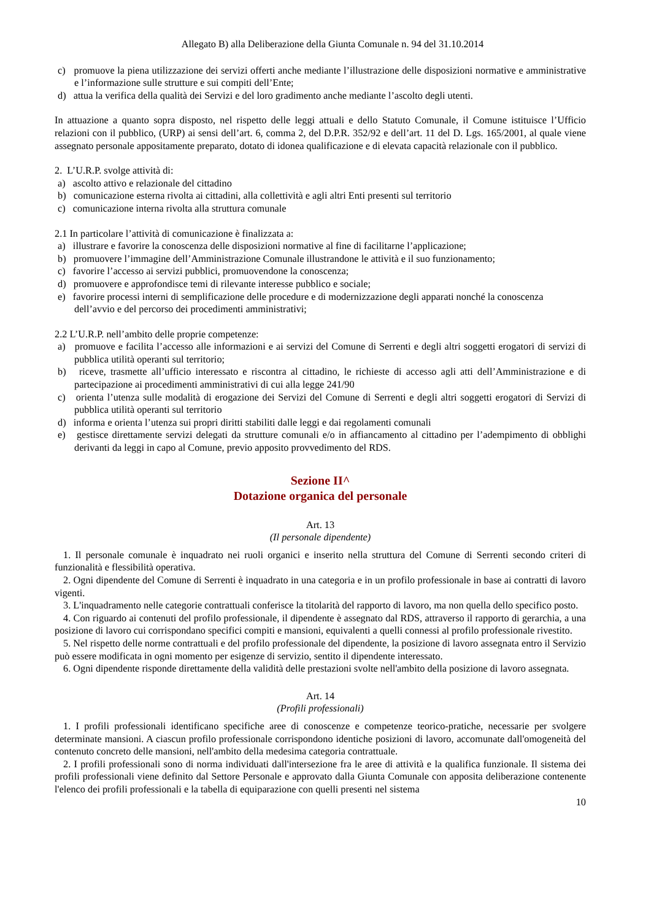Allegato B) alla Deliberazione della Giunta Comunale n. 94 del 31.10.2014
c) promuove la piena utilizzazione dei servizi offerti anche mediante l’illustrazione delle disposizioni normative e amministrative e l’informazione sulle strutture e sui compiti dell’Ente;
d) attua la verifica della qualità dei Servizi e del loro gradimento anche mediante l’ascolto degli utenti.
In attuazione a quanto sopra disposto, nel rispetto delle leggi attuali e dello Statuto Comunale, il Comune istituisce l’Ufficio relazioni con il pubblico, (URP) ai sensi dell’art. 6, comma 2, del D.P.R. 352/92 e dell’art. 11 del D. Lgs. 165/2001, al quale viene assegnato personale appositamente preparato, dotato di idonea qualificazione e di elevata capacità relazionale con il pubblico.
2. L’U.R.P. svolge attività di:
a) ascolto attivo e relazionale del cittadino
b) comunicazione esterna rivolta ai cittadini, alla collettività e agli altri Enti presenti sul territorio
c) comunicazione interna rivolta alla struttura comunale
2.1 In particolare l’attività di comunicazione è finalizzata a:
a) illustrare e favorire la conoscenza delle disposizioni normative al fine di facilitarne l’applicazione;
b) promuovere l’immagine dell’Amministrazione Comunale illustrandone le attività e il suo funzionamento;
c) favorire l’accesso ai servizi pubblici, promuovendone la conoscenza;
d) promuovere e approfondisce temi di rilevante interesse pubblico e sociale;
e) favorire processi interni di semplificazione delle procedure e di modernizzazione degli apparati nonché la conoscenza dell’avvio e del percorso dei procedimenti amministrativi;
2.2 L’U.R.P. nell’ambito delle proprie competenze:
a) promuove e facilita l’accesso alle informazioni e ai servizi del Comune di Serrenti e degli altri soggetti erogatori di servizi di pubblica utilità operanti sul territorio;
b) riceve, trasmette all’ufficio interessato e riscontra al cittadino, le richieste di accesso agli atti dell’Amministrazione e di partecipazione ai procedimenti amministrativi di cui alla legge 241/90
c) orienta l’utenza sulle modalità di erogazione dei Servizi del Comune di Serrenti e degli altri soggetti erogatori di Servizi di pubblica utilità operanti sul territorio
d) informa e orienta l’utenza sui propri diritti stabiliti dalle leggi e dai regolamenti comunali
e) gestisce direttamente servizi delegati da strutture comunali e/o in affiancamento al cittadino per l’adempimento di obblighi derivanti da leggi in capo al Comune, previo apposito provvedimento del RDS.
Sezione II^
Dotazione organica del personale
Art. 13
(Il personale dipendente)
1. Il personale comunale è inquadrato nei ruoli organici e inserito nella struttura del Comune di Serrenti secondo criteri di funzionalità e flessibilità operativa.
2. Ogni dipendente del Comune di Serrenti è inquadrato in una categoria e in un profilo professionale in base ai contratti di lavoro vigenti.
3. L'inquadramento nelle categorie contrattuali conferisce la titolarità del rapporto di lavoro, ma non quella dello specifico posto.
4. Con riguardo ai contenuti del profilo professionale, il dipendente è assegnato dal RDS, attraverso il rapporto di gerarchia, a una posizione di lavoro cui corrispondano specifici compiti e mansioni, equivalenti a quelli connessi al profilo professionale rivestito.
5. Nel rispetto delle norme contrattuali e del profilo professionale del dipendente, la posizione di lavoro assegnata entro il Servizio può essere modificata in ogni momento per esigenze di servizio, sentito il dipendente interessato.
6. Ogni dipendente risponde direttamente della validità delle prestazioni svolte nell'ambito della posizione di lavoro assegnata.
Art. 14
(Profili professionali)
1. I profili professionali identificano specifiche aree di conoscenze e competenze teorico-pratiche, necessarie per svolgere determinate mansioni. A ciascun profilo professionale corrispondono identiche posizioni di lavoro, accomunate dall'omogeneità del contenuto concreto delle mansioni, nell'ambito della medesima categoria contrattuale.
2. I profili professionali sono di norma individuati dall'intersezione fra le aree di attività e la qualifica funzionale. Il sistema dei profili professionali viene definito dal Settore Personale e approvato dalla Giunta Comunale con apposita deliberazione contenente l'elenco dei profili professionali e la tabella di equiparazione con quelli presenti nel sistema
10